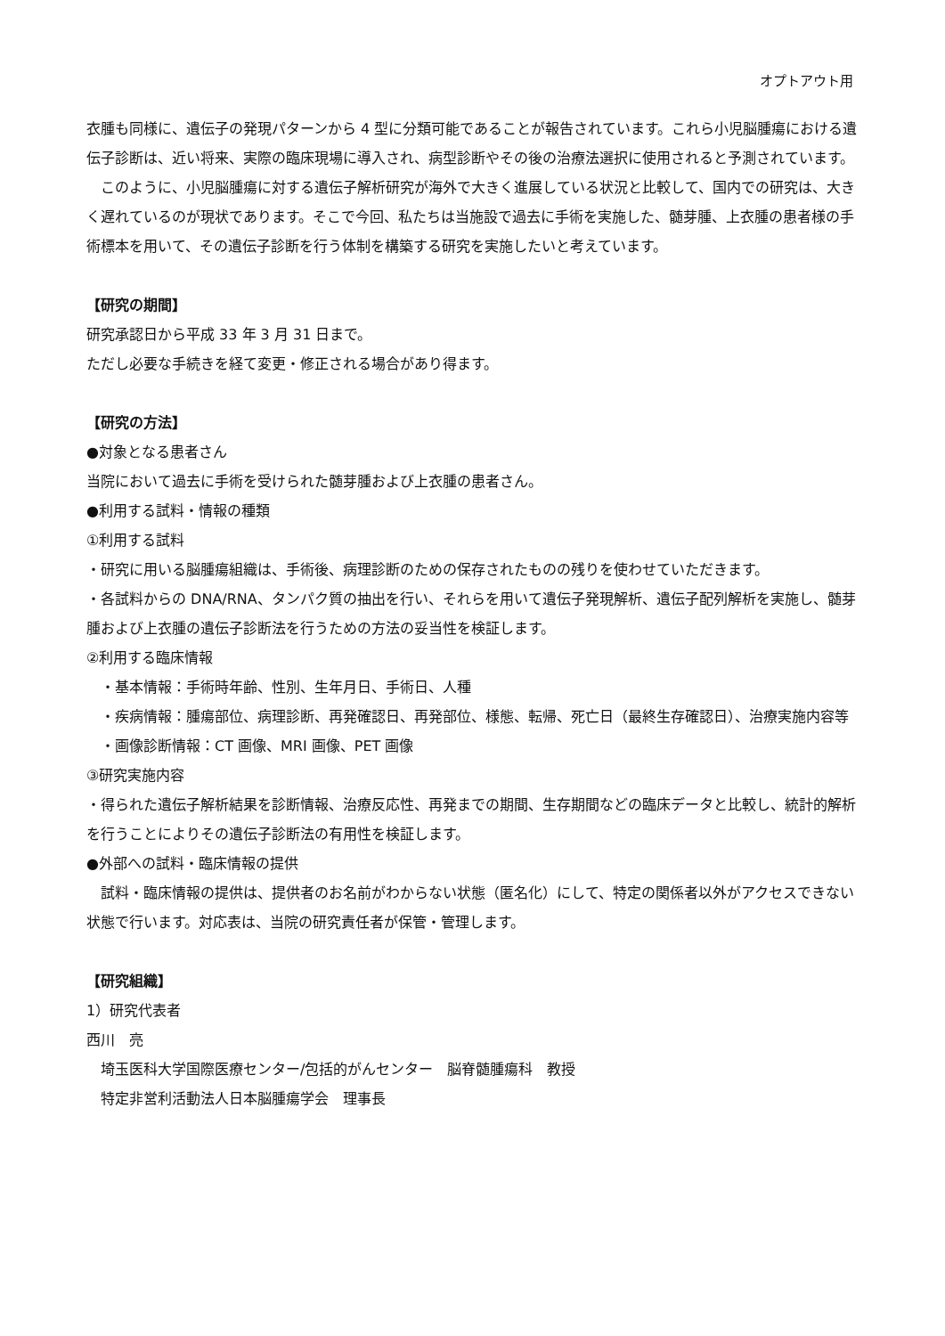オプトアウト用
衣腫も同様に、遺伝子の発現パターンから 4 型に分類可能であることが報告されています。これら小児脳腫瘍における遺伝子診断は、近い将来、実際の臨床現場に導入され、病型診断やその後の治療法選択に使用されると予測されています。
このように、小児脳腫瘍に対する遺伝子解析研究が海外で大きく進展している状況と比較して、国内での研究は、大きく遅れているのが現状であります。そこで今回、私たちは当施設で過去に手術を実施した、髄芽腫、上衣腫の患者様の手術標本を用いて、その遺伝子診断を行う体制を構築する研究を実施したいと考えています。
【研究の期間】
研究承認日から平成 33 年 3 月 31 日まで。
ただし必要な手続きを経て変更・修正される場合があり得ます。
【研究の方法】
●対象となる患者さん
当院において過去に手術を受けられた髄芽腫および上衣腫の患者さん。
●利用する試料・情報の種類
①利用する試料
・研究に用いる脳腫瘍組織は、手術後、病理診断のための保存されたものの残りを使わせていただきます。
・各試料からの DNA/RNA、タンパク質の抽出を行い、それらを用いて遺伝子発現解析、遺伝子配列解析を実施し、髄芽腫および上衣腫の遺伝子診断法を行うための方法の妥当性を検証します。
②利用する臨床情報
・基本情報：手術時年齢、性別、生年月日、手術日、人種
・疾病情報：腫瘍部位、病理診断、再発確認日、再発部位、様態、転帰、死亡日（最終生存確認日）、治療実施内容等
・画像診断情報：CT 画像、MRI 画像、PET 画像
③研究実施内容
・得られた遺伝子解析結果を診断情報、治療反応性、再発までの期間、生存期間などの臨床データと比較し、統計的解析を行うことによりその遺伝子診断法の有用性を検証します。
●外部への試料・臨床情報の提供
試料・臨床情報の提供は、提供者のお名前がわからない状態（匿名化）にして、特定の関係者以外がアクセスできない状態で行います。対応表は、当院の研究責任者が保管・管理します。
【研究組織】
1）研究代表者
西川　亮
埼玉医科大学国際医療センター/包括的がんセンター　脳脊髄腫瘍科　教授
特定非営利活動法人日本脳腫瘍学会　理事長